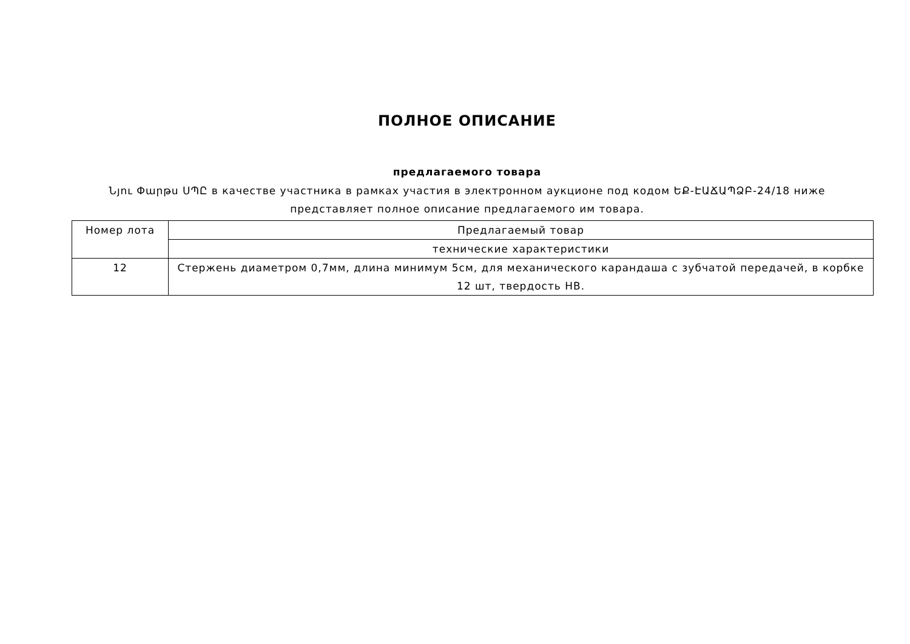ПОЛНОЕ ОПИСАНИЕ
предлагаемого товара
Նյու Փարթս ՍՊԸ в качестве участника в рамках участия в электронном аукционе под кодом ԵՔ-ԷԱՃԱՊՁԲ-24/18 ниже представляет полное описание предлагаемого им товара.
| Номер лота | Предлагаемый товар |
| | технические характеристики |
| 12 | Стержень диаметром 0,7мм, длина минимум 5см, для механического карандаша с зубчатой передачей, в корбке 12 шт, твердость HB. |